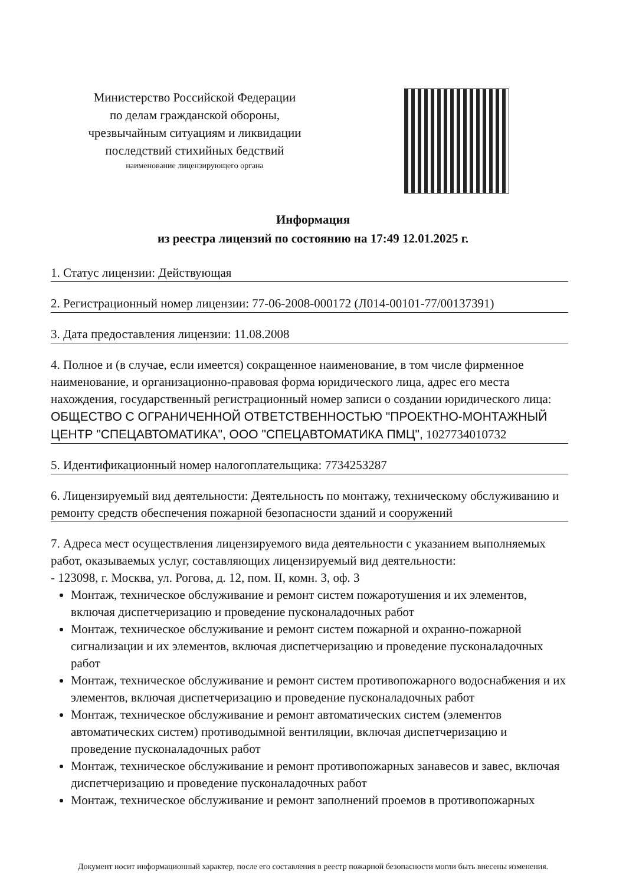Министерство Российской Федерации
по делам гражданской обороны,
чрезвычайным ситуациям и ликвидации
последствий стихийных бедствий
наименование лицензирующего органа
Информация
из реестра лицензий по состоянию на 17:49 12.01.2025 г.
1. Статус лицензии: Действующая
2. Регистрационный номер лицензии: 77-06-2008-000172 (Л014-00101-77/00137391)
3. Дата предоставления лицензии: 11.08.2008
4. Полное и (в случае, если имеется) сокращенное наименование, в том числе фирменное наименование, и организационно-правовая форма юридического лица, адрес его места нахождения, государственный регистрационный номер записи о создании юридического лица: ОБЩЕСТВО С ОГРАНИЧЕННОЙ ОТВЕТСТВЕННОСТЬЮ "ПРОЕКТНО-МОНТАЖНЫЙ ЦЕНТР "СПЕЦАВТОМАТИКА", ООО "СПЕЦАВТОМАТИКА ПМЦ", 1027734010732
5. Идентификационный номер налогоплательщика: 7734253287
6. Лицензируемый вид деятельности: Деятельность по монтажу, техническому обслуживанию и ремонту средств обеспечения пожарной безопасности зданий и сооружений
7. Адреса мест осуществления лицензируемого вида деятельности с указанием выполняемых работ, оказываемых услуг, составляющих лицензируемый вид деятельности:
- 123098, г. Москва, ул. Рогова, д. 12, пом. II, комн. 3, оф. 3
Монтаж, техническое обслуживание и ремонт систем пожаротушения и их элементов, включая диспетчеризацию и проведение пусконаладочных работ
Монтаж, техническое обслуживание и ремонт систем пожарной и охранно-пожарной сигнализации и их элементов, включая диспетчеризацию и проведение пусконаладочных работ
Монтаж, техническое обслуживание и ремонт систем противопожарного водоснабжения и их элементов, включая диспетчеризацию и проведение пусконаладочных работ
Монтаж, техническое обслуживание и ремонт автоматических систем (элементов автоматических систем) противодымной вентиляции, включая диспетчеризацию и проведение пусконаладочных работ
Монтаж, техническое обслуживание и ремонт противопожарных занавесов и завес, включая диспетчеризацию и проведение пусконаладочных работ
Монтаж, техническое обслуживание и ремонт заполнений проемов в противопожарных
Документ носит информационный характер, после его составления в реестр пожарной безопасности могли быть внесены изменения.